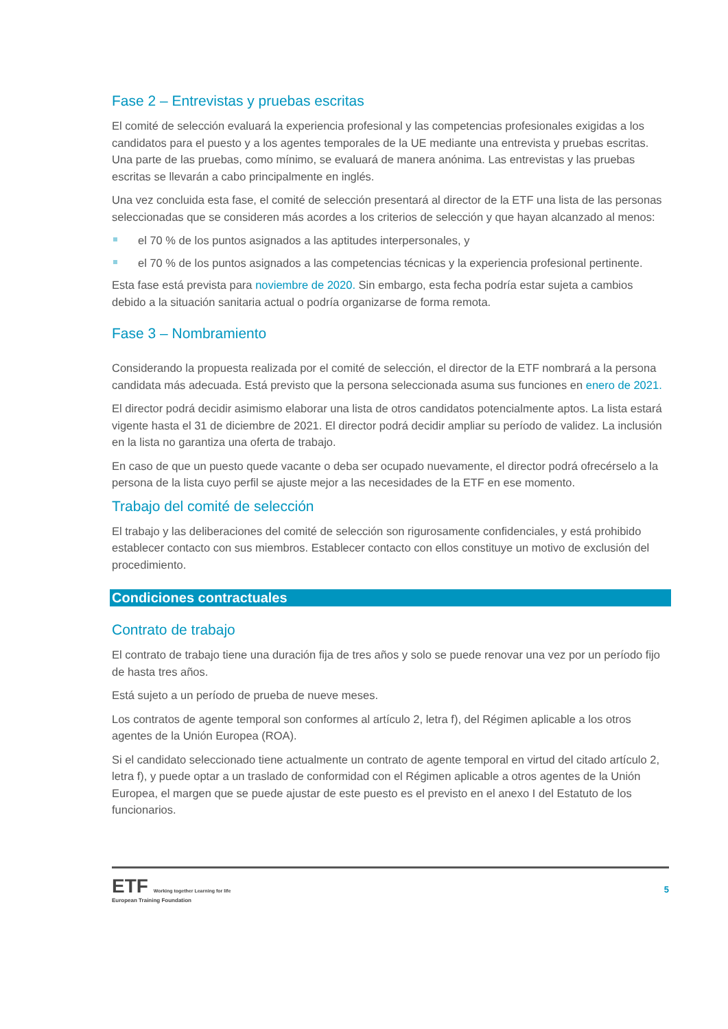Fase 2 – Entrevistas y pruebas escritas
El comité de selección evaluará la experiencia profesional y las competencias profesionales exigidas a los candidatos para el puesto y a los agentes temporales de la UE mediante una entrevista y pruebas escritas. Una parte de las pruebas, como mínimo, se evaluará de manera anónima. Las entrevistas y las pruebas escritas se llevarán a cabo principalmente en inglés.
Una vez concluida esta fase, el comité de selección presentará al director de la ETF una lista de las personas seleccionadas que se consideren más acordes a los criterios de selección y que hayan alcanzado al menos:
el 70 % de los puntos asignados a las aptitudes interpersonales, y
el 70 % de los puntos asignados a las competencias técnicas y la experiencia profesional pertinente.
Esta fase está prevista para noviembre de 2020. Sin embargo, esta fecha podría estar sujeta a cambios debido a la situación sanitaria actual o podría organizarse de forma remota.
Fase 3 – Nombramiento
Considerando la propuesta realizada por el comité de selección, el director de la ETF nombrará a la persona candidata más adecuada. Está previsto que la persona seleccionada asuma sus funciones en enero de 2021.
El director podrá decidir asimismo elaborar una lista de otros candidatos potencialmente aptos. La lista estará vigente hasta el 31 de diciembre de 2021. El director podrá decidir ampliar su período de validez. La inclusión en la lista no garantiza una oferta de trabajo.
En caso de que un puesto quede vacante o deba ser ocupado nuevamente, el director podrá ofrecérselo a la persona de la lista cuyo perfil se ajuste mejor a las necesidades de la ETF en ese momento.
Trabajo del comité de selección
El trabajo y las deliberaciones del comité de selección son rigurosamente confidenciales, y está prohibido establecer contacto con sus miembros. Establecer contacto con ellos constituye un motivo de exclusión del procedimiento.
Condiciones contractuales
Contrato de trabajo
El contrato de trabajo tiene una duración fija de tres años y solo se puede renovar una vez por un período fijo de hasta tres años.
Está sujeto a un período de prueba de nueve meses.
Los contratos de agente temporal son conformes al artículo 2, letra f), del Régimen aplicable a los otros agentes de la Unión Europea (ROA).
Si el candidato seleccionado tiene actualmente un contrato de agente temporal en virtud del citado artículo 2, letra f), y puede optar a un traslado de conformidad con el Régimen aplicable a otros agentes de la Unión Europea, el margen que se puede ajustar de este puesto es el previsto en el anexo I del Estatuto de los funcionarios.
ETF Working together Learning for life
European Training Foundation
5